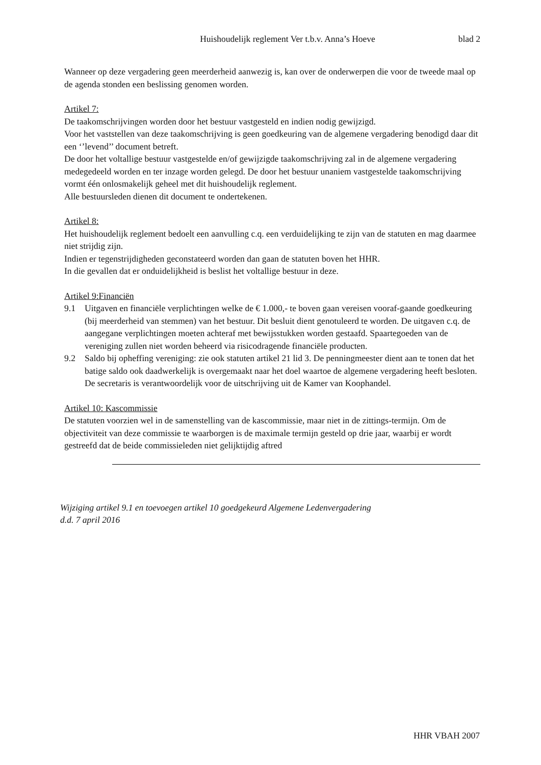Huishoudelijk reglement Ver t.b.v. Anna’s Hoeve
blad 2
Wanneer op deze vergadering geen meerderheid aanwezig is, kan over de onderwerpen die voor de tweede maal op de agenda stonden een beslissing genomen worden.
Artikel 7:
De taakomschrijvingen worden door het bestuur vastgesteld en indien nodig gewijzigd.
Voor het vaststellen van deze taakomschrijving is geen goedkeuring van de algemene vergadering benodigd daar dit een ‘’levend’’ document betreft.
De door het voltallige bestuur vastgestelde en/of gewijzigde taakomschrijving zal in de algemene vergadering medegedeeld worden en ter inzage worden gelegd. De door het bestuur unaniem vastgestelde taakomschrijving vormt één onlosmakelijk geheel met dit huishoudelijk reglement.
Alle bestuursleden dienen dit document te ondertekenen.
Artikel 8:
Het huishoudelijk reglement bedoelt een aanvulling c.q. een verduidelijking te zijn van de statuten en mag daarmee niet strijdig zijn.
Indien er tegenstrijdigheden geconstateerd worden dan gaan de statuten boven het HHR.
In die gevallen dat er onduidelijkheid is beslist het voltallige bestuur in deze.
Artikel 9:Financiën
9.1 Uitgaven en financiële verplichtingen welke de € 1.000,- te boven gaan vereisen vooraf-gaande goedkeuring (bij meerderheid van stemmen) van het bestuur. Dit besluit dient genotuleerd te worden. De uitgaven c.q. de aangegane verplichtingen moeten achteraf met bewijsstukken worden gestaafd. Spaartegoeden van de vereniging zullen niet worden beheerd via risicodragende financiële producten.
9.2 Saldo bij opheffing vereniging: zie ook statuten artikel 21 lid 3. De penningmeester dient aan te tonen dat het batige saldo ook daadwerkelijk is overgemaakt naar het doel waartoe de algemene vergadering heeft besloten. De secretaris is verantwoordelijk voor de uitschrijving uit de Kamer van Koophandel.
Artikel 10: Kascommissie
De statuten voorzien wel in de samenstelling van de kascommissie, maar niet in de zittings-termijn. Om de objectiviteit van deze commissie te waarborgen is de maximale termijn gesteld op drie jaar, waarbij er wordt gestreefd dat de beide commissieleden niet gelijktijdig aftred
Wijziging artikel 9.1 en toevoegen artikel 10 goedgekeurd Algemene Ledenvergadering
d.d. 7 april 2016
HHR VBAH 2007